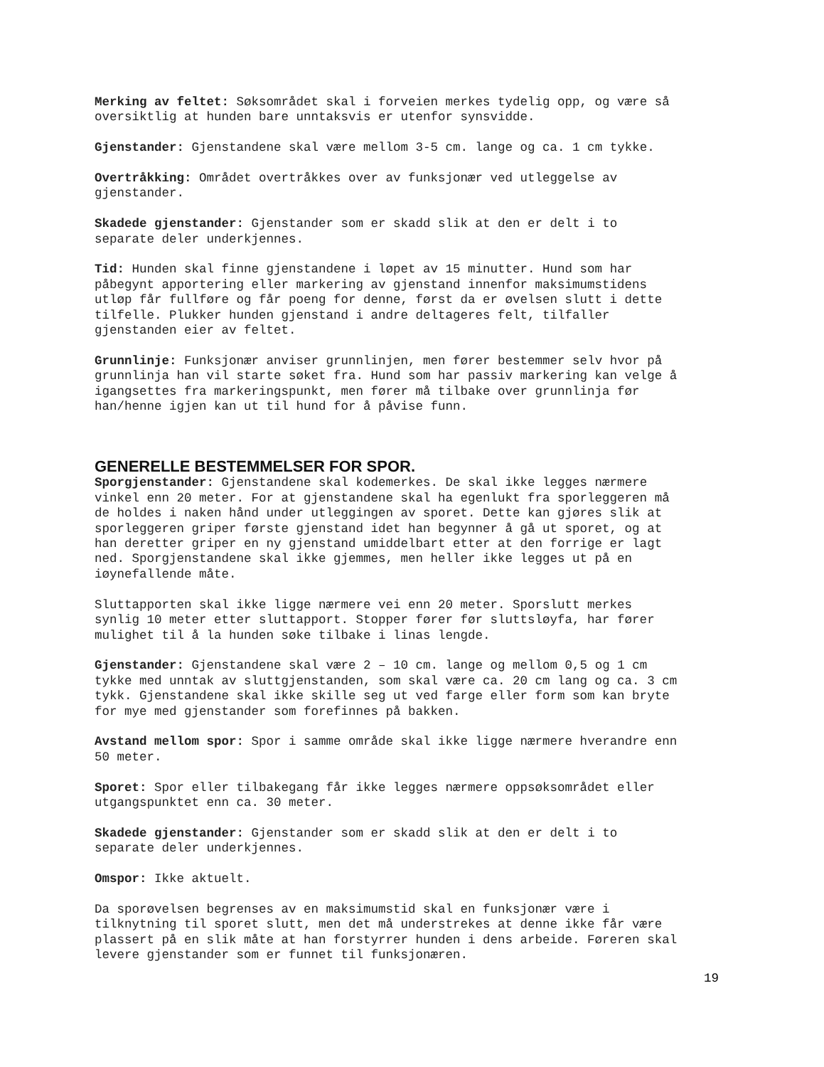Merking av feltet: Søksområdet skal i forveien merkes tydelig opp, og være så oversiktlig at hunden bare unntaksvis er utenfor synsvidde.
Gjenstander: Gjenstandene skal være mellom 3-5 cm. lange og ca. 1 cm tykke.
Overtråkking: Området overtråkkes over av funksjonær ved utleggelse av gjenstander.
Skadede gjenstander: Gjenstander som er skadd slik at den er delt i to separate deler underkjennes.
Tid: Hunden skal finne gjenstandene i løpet av 15 minutter. Hund som har påbegynt apportering eller markering av gjenstand innenfor maksimumstidens utløp får fullføre og får poeng for denne, først da er øvelsen slutt i dette tilfelle. Plukker hunden gjenstand i andre deltageres felt, tilfaller gjenstanden eier av feltet.
Grunnlinje: Funksjonær anviser grunnlinjen, men fører bestemmer selv hvor på grunnlinja han vil starte søket fra. Hund som har passiv markering kan velge å igangsettes fra markeringspunkt, men fører må tilbake over grunnlinja før han/henne igjen kan ut til hund for å påvise funn.
GENERELLE BESTEMMELSER FOR SPOR.
Sporgjenstander: Gjenstandene skal kodemerkes. De skal ikke legges nærmere vinkel enn 20 meter. For at gjenstandene skal ha egenlukt fra sporleggeren må de holdes i naken hånd under utleggingen av sporet. Dette kan gjøres slik at sporleggeren griper første gjenstand idet han begynner å gå ut sporet, og at han deretter griper en ny gjenstand umiddelbart etter at den forrige er lagt ned. Sporgjenstandene skal ikke gjemmes, men heller ikke legges ut på en iøynefallende måte.
Sluttapporten skal ikke ligge nærmere vei enn 20 meter. Sporslutt merkes synlig 10 meter etter sluttapport. Stopper fører før sluttsløyfa, har fører mulighet til å la hunden søke tilbake i linas lengde.
Gjenstander: Gjenstandene skal være 2 – 10 cm. lange og mellom 0,5 og 1 cm tykke med unntak av sluttgjenstanden, som skal være ca. 20 cm lang og ca. 3 cm tykk. Gjenstandene skal ikke skille seg ut ved farge eller form som kan bryte for mye med gjenstander som forefinnes på bakken.
Avstand mellom spor: Spor i samme område skal ikke ligge nærmere hverandre enn 50 meter.
Sporet: Spor eller tilbakegang får ikke legges nærmere oppsøksområdet eller utgangspunktet enn ca. 30 meter.
Skadede gjenstander: Gjenstander som er skadd slik at den er delt i to separate deler underkjennes.
Omspor: Ikke aktuelt.
Da sporøvelsen begrenses av en maksimumstid skal en funksjonær være i tilknytning til sporet slutt, men det må understrekes at denne ikke får være plassert på en slik måte at han forstyrrer hunden i dens arbeide. Føreren skal levere gjenstander som er funnet til funksjonæren.
19